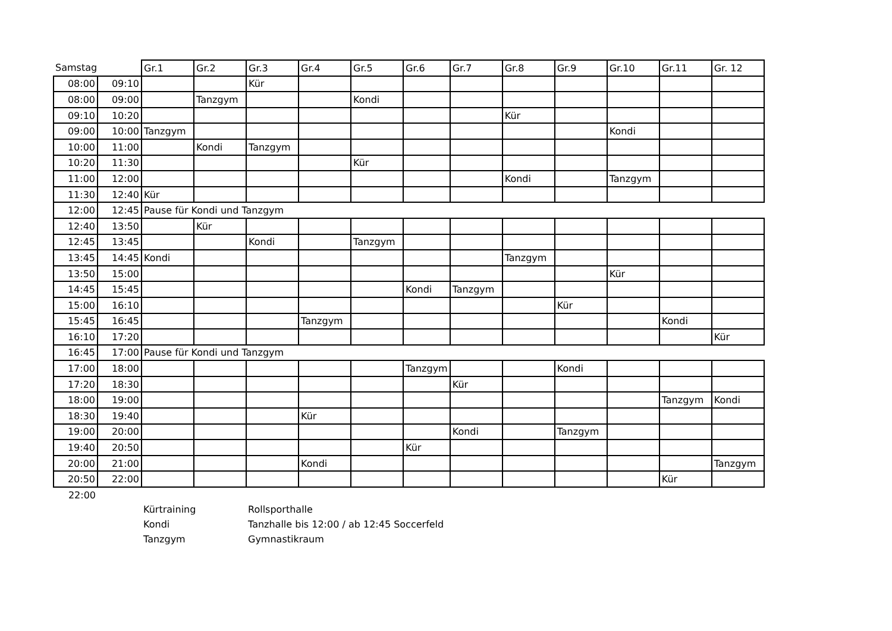| Samstag | | Gr.1 | Gr.2 | Gr.3 | Gr.4 | Gr.5 | Gr.6 | Gr.7 | Gr.8 | Gr.9 | Gr.10 | Gr.11 | Gr. 12 |
| --- | --- | --- | --- | --- | --- | --- | --- | --- | --- | --- | --- | --- | --- |
| 08:00 | 09:10 | | | Kür | | | | | | | | | |
| 08:00 | 09:00 | | Tanzgym | | | Kondi | | | | | | | |
| 09:10 | 10:20 | | | | | | | | Kür | | | | |
| 09:00 | 10:00 | Tanzgym | | | | | | | | | Kondi | | |
| 10:00 | 11:00 | | Kondi | Tanzgym | | | | | | | | | |
| 10:20 | 11:30 | | | | | Kür | | | | | | | |
| 11:00 | 12:00 | | | | | | | | Kondi | | Tanzgym | | |
| 11:30 | 12:40 | Kür | | | | | | | | | | | |
| 12:00 | 12:45 | Pause für Kondi und Tanzgym | | | | | | | | | | | |
| 12:40 | 13:50 | | Kür | | | | | | | | | | |
| 12:45 | 13:45 | | | Kondi | | Tanzgym | | | | | | | |
| 13:45 | 14:45 | Kondi | | | | | | | Tanzgym | | | | |
| 13:50 | 15:00 | | | | | | | | | | Kür | | |
| 14:45 | 15:45 | | | | | | Kondi | Tanzgym | | | | | |
| 15:00 | 16:10 | | | | | | | | | Kür | | | |
| 15:45 | 16:45 | | | | Tanzgym | | | | | | | Kondi | |
| 16:10 | 17:20 | | | | | | | | | | | | Kür |
| 16:45 | 17:00 | Pause für Kondi und Tanzgym | | | | | | | | | | | |
| 17:00 | 18:00 | | | | | | Tanzgym | | | Kondi | | | |
| 17:20 | 18:30 | | | | | | | Kür | | | | | |
| 18:00 | 19:00 | | | | | | | | | | | Tanzgym | Kondi |
| 18:30 | 19:40 | | | | Kür | | | | | | | | |
| 19:00 | 20:00 | | | | | | | Kondi | | Tanzgym | | | |
| 19:40 | 20:50 | | | | | | Kür | | | | | | |
| 20:00 | 21:00 | | | | Kondi | | | | | | | | Tanzgym |
| 20:50 | 22:00 | | | | | | | | | | | Kür | |
| 22:00 | | | | | | | | | | | | | |
| | | Kürtraining | | Rollsporthalle | | | | | | | | | |
| | | Kondi | | Tanzhalle bis 12:00 / ab 12:45 Soccerfeld | | | | | | | | | |
| | | Tanzgym | | Gymnastikraum | | | | | | | | | |